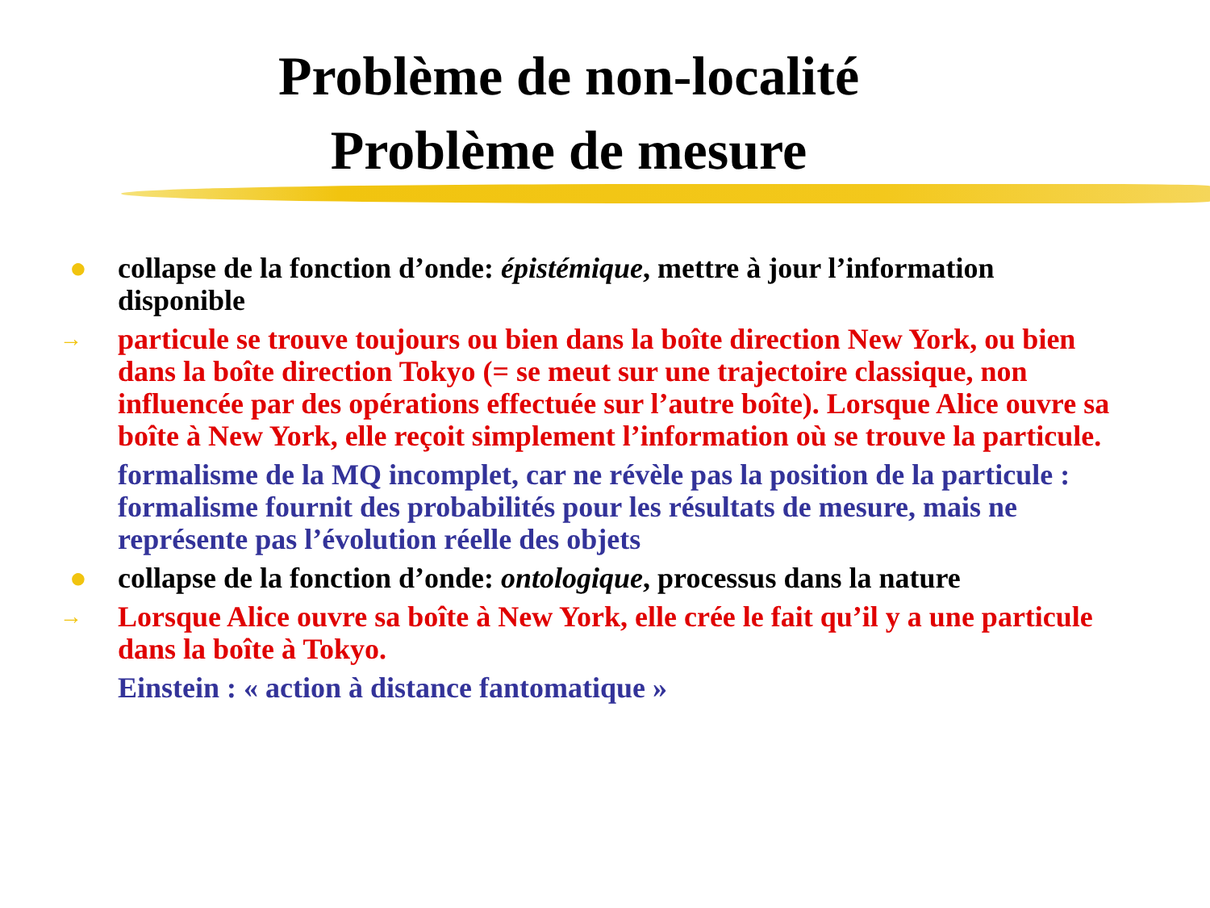Problème de non-localité
Problème de mesure
● collapse de la fonction d’onde: épistémique, mettre à jour l’information disponible
→
particule se trouve toujours ou bien dans la boîte direction New York, ou bien dans la boîte direction Tokyo (= se meut sur une trajectoire classique, non influencée par des opérations effectuée sur l’autre boîte). Lorsque Alice ouvre sa boîte à New York, elle reçoit simplement l’information où se trouve la particule.
formalisme de la MQ incomplet, car ne révèle pas la position de la particule : formalisme fournit des probabilités pour les résultats de mesure, mais ne représente pas l’évolution réelle des objets
● collapse de la fonction d’onde: ontologique, processus dans la nature
→
Lorsque Alice ouvre sa boîte à New York, elle crée le fait qu’il y a une particule dans la boîte à Tokyo.
Einstein : « action à distance fantomatique »